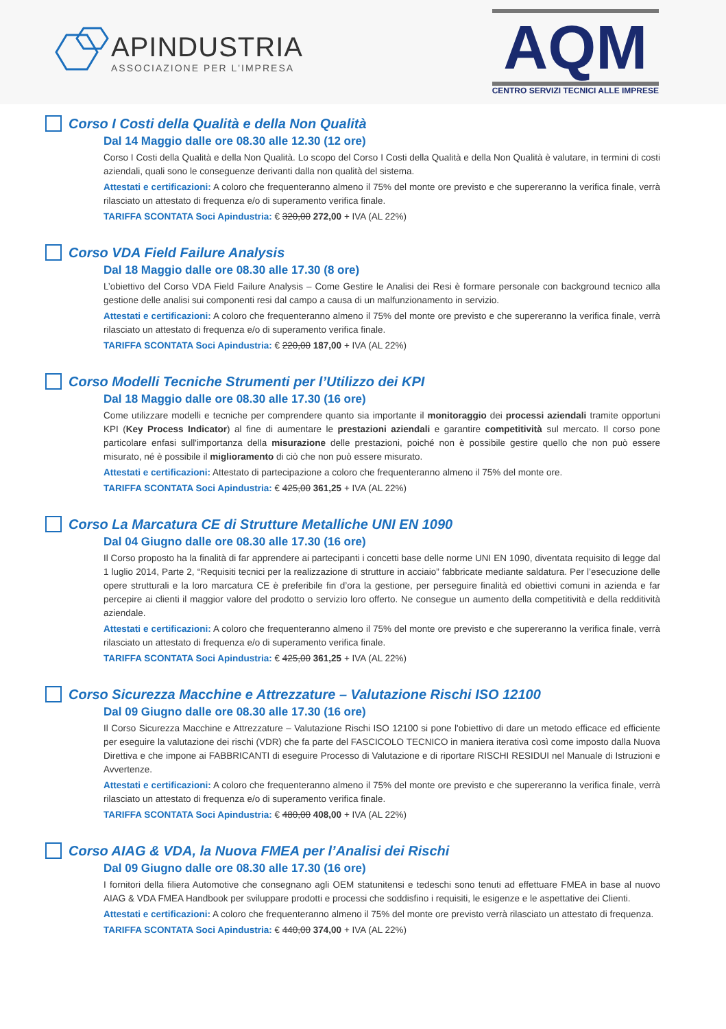APINDUSTRIA
ASSOCIAZIONE PER L'IMPRESA
AQM
CENTRO SERVIZI TECNICI ALLE IMPRESE
Corso I Costi della Qualità e della Non Qualità
Dal 14 Maggio dalle ore 08.30 alle 12.30 (12 ore)
Corso I Costi della Qualità e della Non Qualità. Lo scopo del Corso I Costi della Qualità e della Non Qualità è valutare, in termini di costi aziendali, quali sono le conseguenze derivanti dalla non qualità del sistema.
Attestati e certificazioni: A coloro che frequenteranno almeno il 75% del monte ore previsto e che supereranno la verifica finale, verrà rilasciato un attestato di frequenza e/o di superamento verifica finale.
TARIFFA SCONTATA Soci Apindustria: € 320,00 272,00 + IVA (AL 22%)
Corso VDA Field Failure Analysis
Dal 18 Maggio dalle ore 08.30 alle 17.30 (8 ore)
L’obiettivo del Corso VDA Field Failure Analysis – Come Gestire le Analisi dei Resi è formare personale con background tecnico alla gestione delle analisi sui componenti resi dal campo a causa di un malfunzionamento in servizio.
Attestati e certificazioni: A coloro che frequenteranno almeno il 75% del monte ore previsto e che supereranno la verifica finale, verrà rilasciato un attestato di frequenza e/o di superamento verifica finale.
TARIFFA SCONTATA Soci Apindustria: € 220,00 187,00 + IVA (AL 22%)
Corso Modelli Tecniche Strumenti per l’Utilizzo dei KPI
Dal 18 Maggio dalle ore 08.30 alle 17.30 (16 ore)
Come utilizzare modelli e tecniche per comprendere quanto sia importante il monitoraggio dei processi aziendali tramite opportuni KPI (Key Process Indicator) al fine di aumentare le prestazioni aziendali e garantire competitività sul mercato. Il corso pone particolare enfasi sull'importanza della misurazione delle prestazioni, poiché non è possibile gestire quello che non può essere misurato, né è possibile il miglioramento di ciò che non può essere misurato.
Attestati e certificazioni: Attestato di partecipazione a coloro che frequenteranno almeno il 75% del monte ore.
TARIFFA SCONTATA Soci Apindustria: € 425,00 361,25 + IVA (AL 22%)
Corso La Marcatura CE di Strutture Metalliche UNI EN 1090
Dal 04 Giugno dalle ore 08.30 alle 17.30 (16 ore)
Il Corso proposto ha la finalità di far apprendere ai partecipanti i concetti base delle norme UNI EN 1090, diventata requisito di legge dal 1 luglio 2014, Parte 2, “Requisiti tecnici per la realizzazione di strutture in acciaio” fabbricate mediante saldatura. Per l’esecuzione delle opere strutturali e la loro marcatura CE è preferibile fin d’ora la gestione, per perseguire finalità ed obiettivi comuni in azienda e far percepire ai clienti il maggior valore del prodotto o servizio loro offerto. Ne consegue un aumento della competitività e della redditività aziendale.
Attestati e certificazioni: A coloro che frequenteranno almeno il 75% del monte ore previsto e che supereranno la verifica finale, verrà rilasciato un attestato di frequenza e/o di superamento verifica finale.
TARIFFA SCONTATA Soci Apindustria: € 425,00 361,25 + IVA (AL 22%)
Corso Sicurezza Macchine e Attrezzature – Valutazione Rischi ISO 12100
Dal 09 Giugno dalle ore 08.30 alle 17.30 (16 ore)
Il Corso Sicurezza Macchine e Attrezzature – Valutazione Rischi ISO 12100 si pone l'obiettivo di dare un metodo efficace ed efficiente per eseguire la valutazione dei rischi (VDR) che fa parte del FASCICOLO TECNICO in maniera iterativa così come imposto dalla Nuova Direttiva e che impone ai FABBRICANTI di eseguire Processo di Valutazione e di riportare RISCHI RESIDUI nel Manuale di Istruzioni e Avvertenze.
Attestati e certificazioni: A coloro che frequenteranno almeno il 75% del monte ore previsto e che supereranno la verifica finale, verrà rilasciato un attestato di frequenza e/o di superamento verifica finale.
TARIFFA SCONTATA Soci Apindustria: € 480,00 408,00 + IVA (AL 22%)
Corso AIAG & VDA, la Nuova FMEA per l’Analisi dei Rischi
Dal 09 Giugno dalle ore 08.30 alle 17.30 (16 ore)
I fornitori della filiera Automotive che consegnano agli OEM statunitensi e tedeschi sono tenuti ad effettuare FMEA in base al nuovo AIAG & VDA FMEA Handbook per sviluppare prodotti e processi che soddisfino i requisiti, le esigenze e le aspettative dei Clienti.
Attestati e certificazioni: A coloro che frequenteranno almeno il 75% del monte ore previsto verrà rilasciato un attestato di frequenza.
TARIFFA SCONTATA Soci Apindustria: € 440,00 374,00 + IVA (AL 22%)